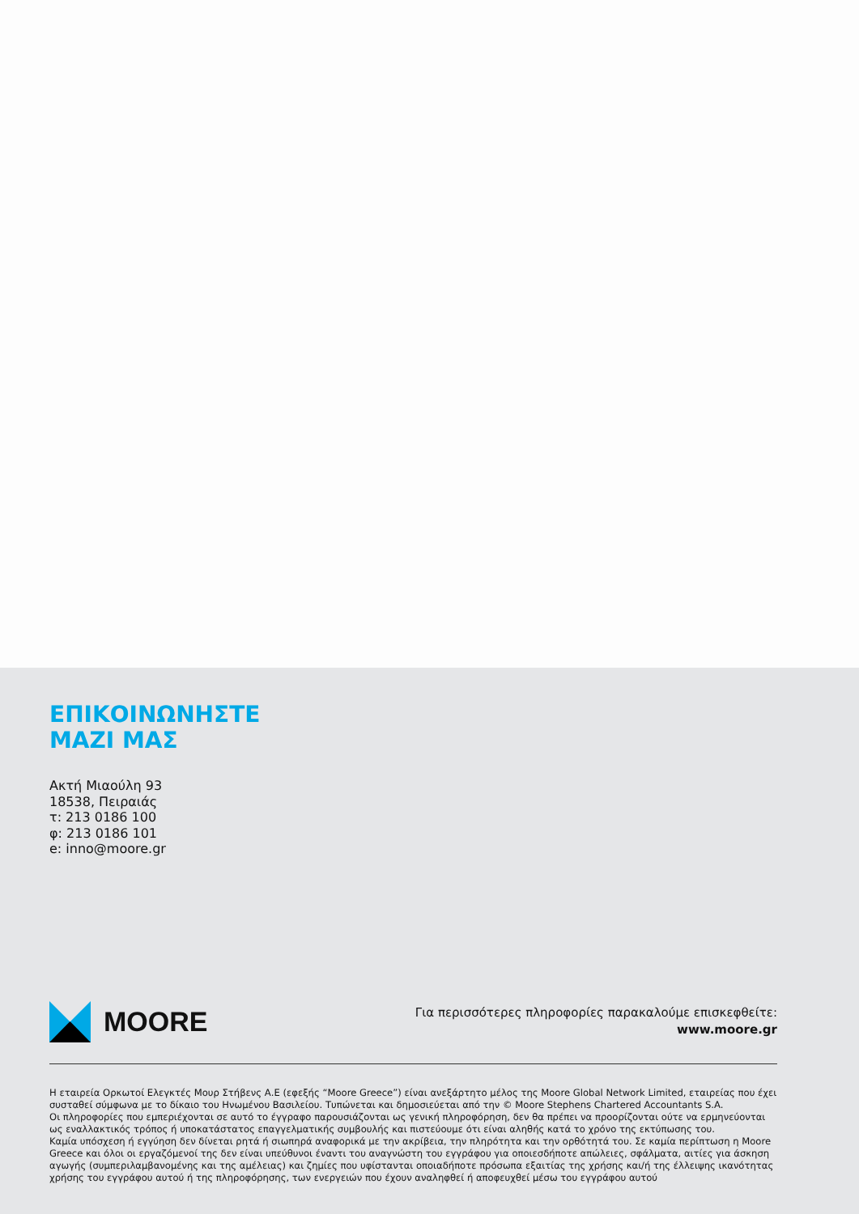ΕΠΙΚΟΙΝΩΝΗΣΤΕ
ΜΑΖΙ ΜΑΣ
Ακτή Μιαούλη 93
18538, Πειραιάς
τ: 213 0186 100
φ: 213 0186 101
e: inno@moore.gr
MOORE
Για περισσότερες πληροφορίες παρακαλούμε επισκεφθείτε:
www.moore.gr
Η εταιρεία Ορκωτοί Ελεγκτές Μουρ Στήβενς Α.Ε (εφεξής “Moore Greece”) είναι ανεξάρτητο μέλος της Moore Global Network Limited, εταιρείας που έχει συσταθεί σύμφωνα με το δίκαιο του Ηνωμένου Βασιλείου. Τυπώνεται και δημοσιεύεται από την © Moore Stephens Chartered Accountants S.A.
Οι πληροφορίες που εμπεριέχονται σε αυτό το έγγραφο παρουσιάζονται ως γενική πληροφόρηση, δεν θα πρέπει να προορίζονται ούτε να ερμηνεύονται ως εναλλακτικός τρόπος ή υποκατάστατος επαγγελματικής συμβουλής και πιστεύουμε ότι είναι αληθής κατά το χρόνο της εκτύπωσης του.
Καμία υπόσχεση ή εγγύηση δεν δίνεται ρητά ή σιωπηρά αναφορικά με την ακρίβεια, την πληρότητα και την ορθότητά του. Σε καμία περίπτωση η Moore Greece και όλοι οι εργαζόμενοί της δεν είναι υπεύθυνοι έναντι του αναγνώστη του εγγράφου για οποιεσδήποτε απώλειες, σφάλματα, αιτίες για άσκηση αγωγής (συμπεριλαμβανομένης και της αμέλειας) και ζημίες που υφίστανται οποιαδήποτε πρόσωπα εξαιτίας της χρήσης και/ή της έλλειψης ικανότητας χρήσης του εγγράφου αυτού ή της πληροφόρησης, των ενεργειών που έχουν αναληφθεί ή αποφευχθεί μέσω του εγγράφου αυτού